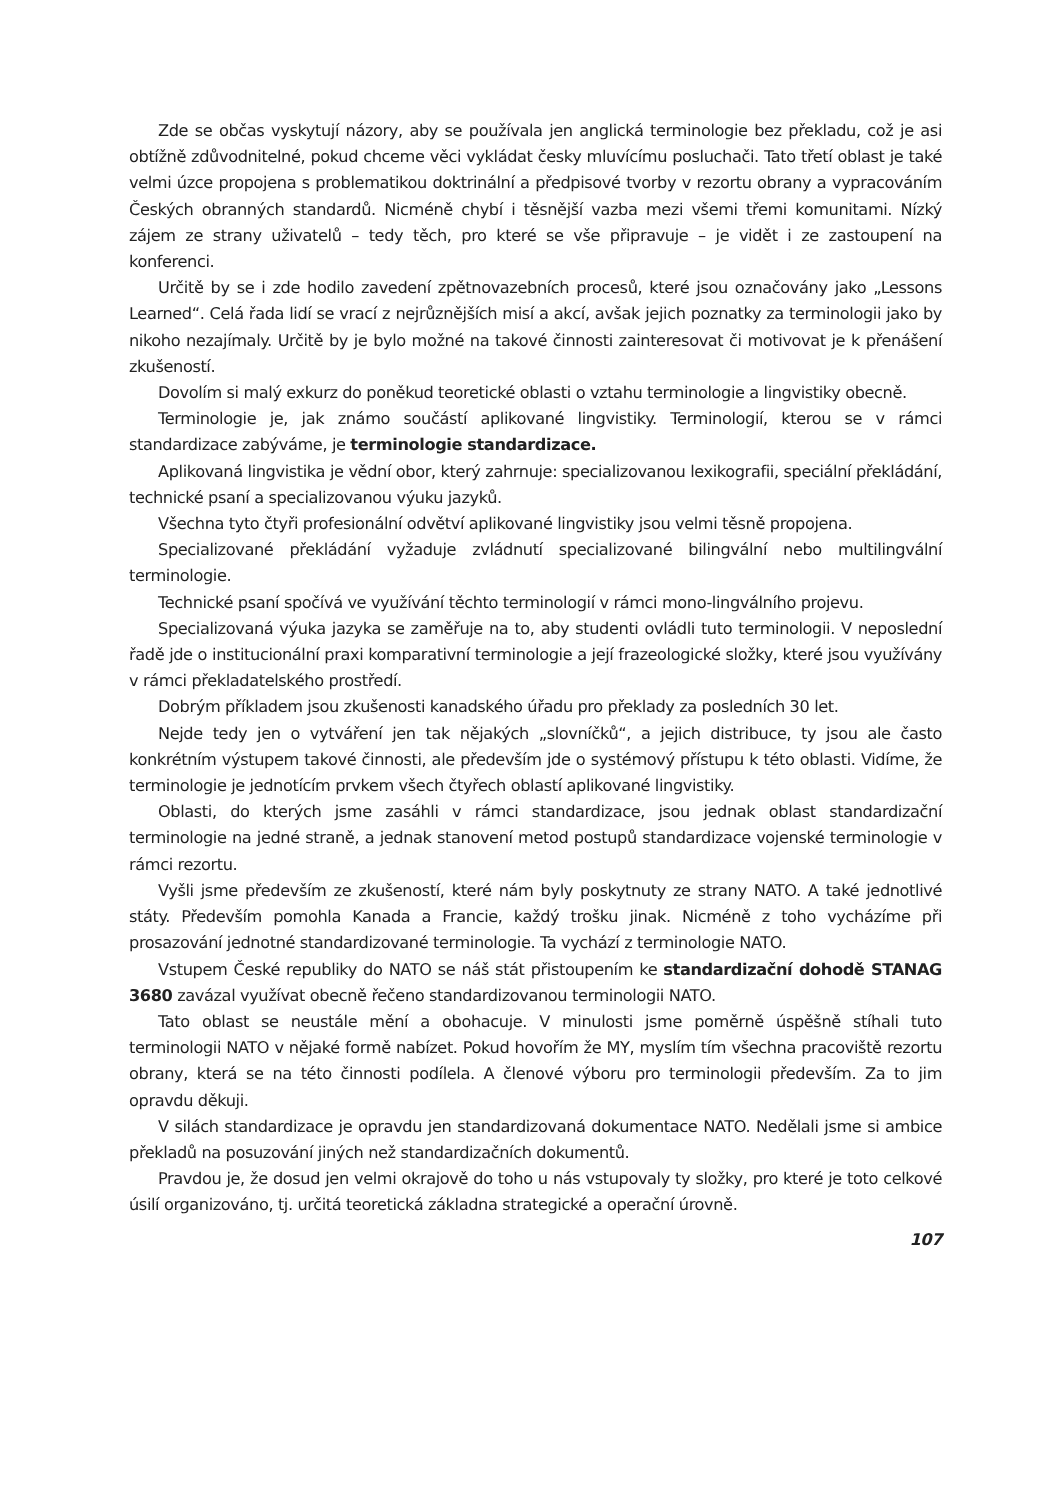Zde se občas vyskytují názory, aby se používala jen anglická terminologie bez překladu, což je asi obtížně zdůvodnitelné, pokud chceme věci vykládat česky mluvícímu posluchači. Tato třetí oblast je také velmi úzce propojena s problematikou doktrinální a předpisové tvorby v rezortu obrany a vypracováním Českých obranných standardů. Nicméně chybí i těsnější vazba mezi všemi třemi komunitami. Nízký zájem ze strany uživatelů – tedy těch, pro které se vše připravuje – je vidět i ze zastoupení na konferenci.
Určitě by se i zde hodilo zavedení zpětnovazebních procesů, které jsou označovány jako „Lessons Learned“. Celá řada lidí se vrací z nejrůznějších misí a akcí, avšak jejich poznatky za terminologii jako by nikoho nezajímaly. Určitě by je bylo možné na takové činnosti zainteresovat či motivovat je k přenášení zkušeností.
Dovolím si malý exkurz do poněkud teoretické oblasti o vztahu terminologie a lingvistiky obecně.
Terminologie je, jak známo součástí aplikované lingvistiky. Terminologií, kterou se v rámci standardizace zabýváme, je terminologie standardizace.
Aplikovaná lingvistika je vědní obor, který zahrnuje: specializovanou lexikografii, speciální překládání, technické psaní a specializovanou výuku jazyků.
Všechna tyto čtyři profesionální odvětví aplikované lingvistiky jsou velmi těsně propojena.
Specializované překládání vyžaduje zvládnutí specializované bilingvální nebo multilingvální terminologie.
Technické psaní spočívá ve využívání těchto terminologií v rámci mono-lingválního projevu.
Specializovaná výuka jazyka se zaměřuje na to, aby studenti ovládli tuto terminologii. V neposlední řadě jde o institucionální praxi komparativní terminologie a její frazeologické složky, které jsou využívány v rámci překladatelského prostředí.
Dobrým příkladem jsou zkušenosti kanadského úřadu pro překlady za posledních 30 let.
Nejde tedy jen o vytváření jen tak nějakých „slovníčků“, a jejich distribuce, ty jsou ale často konkrétním výstupem takové činnosti, ale především jde o systémový přístupu k této oblasti. Vidíme, že terminologie je jednotícím prvkem všech čtyřech oblastí aplikované lingvistiky.
Oblasti, do kterých jsme zasáhli v rámci standardizace, jsou jednak oblast standardizační terminologie na jedné straně, a jednak stanovení metod postupů standardizace vojenské terminologie v rámci rezortu.
Vyšli jsme především ze zkušeností, které nám byly poskytnuty ze strany NATO. A také jednotlivé státy. Především pomohla Kanada a Francie, každý trošku jinak. Nicméně z toho vycházíme při prosazování jednotné standardizované terminologie. Ta vychází z terminologie NATO.
Vstupem České republiky do NATO se náš stát přistoupením ke standardizační dohodě STANAG 3680 zavázal využívat obecně řečeno standardizovanou terminologii NATO.
Tato oblast se neustále mění a obohacuje. V minulosti jsme poměrně úspěšně stíhali tuto terminologii NATO v nějaké formě nabízet. Pokud hovořím že MY, myslím tím všechna pracoviště rezortu obrany, která se na této činnosti podílela. A členové výboru pro terminologii především. Za to jim opravdu děkuji.
V silách standardizace je opravdu jen standardizovaná dokumentace NATO. Nedělali jsme si ambice překladů na posuzování jiných než standardizačních dokumentů.
Pravdou je, že dosud jen velmi okrajově do toho u nás vstupovaly ty složky, pro které je toto celkové úsilí organizováno, tj. určitá teoretická základna strategické a operační úrovně.
107